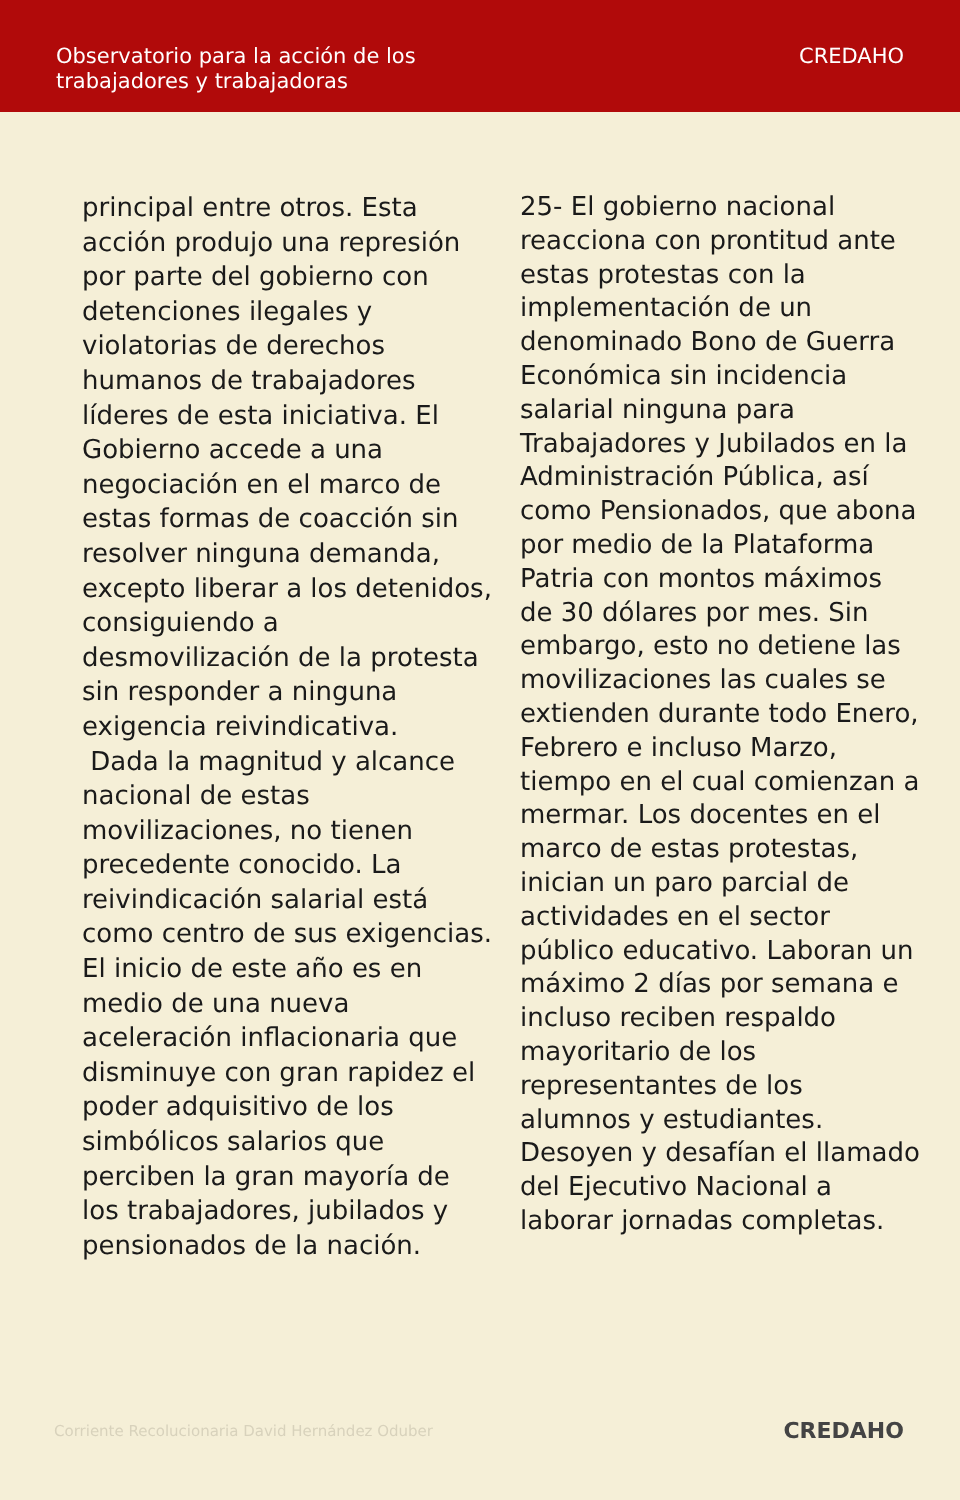Observatorio para la acción de los
trabajadores y trabajadoras
CREDAHO
principal entre otros. Esta acción produjo una represión por parte del gobierno con detenciones ilegales y violatorias de derechos humanos de trabajadores líderes de esta iniciativa. El Gobierno accede a una negociación en el marco de estas formas de coacción sin resolver ninguna demanda, excepto liberar a los detenidos, consiguiendo a desmovilización de la protesta sin responder a ninguna exigencia reivindicativa.
Dada la magnitud y alcance nacional de estas movilizaciones, no tienen precedente conocido. La reivindicación salarial está como centro de sus exigencias. El inicio de este año es en medio de una nueva aceleración inflacionaria que disminuye con gran rapidez el poder adquisitivo de los simbólicos salarios que perciben la gran mayoría de los trabajadores, jubilados y pensionados de la nación.
25- El gobierno nacional reacciona con prontitud ante estas protestas con la implementación de un denominado Bono de Guerra Económica sin incidencia salarial ninguna para Trabajadores y Jubilados en la Administración Pública, así como Pensionados, que abona por medio de la Plataforma Patria con montos máximos de 30 dólares por mes. Sin embargo, esto no detiene las movilizaciones las cuales se extienden durante todo Enero, Febrero e incluso Marzo, tiempo en el cual comienzan a mermar. Los docentes en el marco de estas protestas, inician un paro parcial de actividades en el sector público educativo. Laboran un máximo 2 días por semana e incluso reciben respaldo mayoritario de los representantes de los alumnos y estudiantes. Desoyen y desafían el llamado del Ejecutivo Nacional a laborar jornadas completas.
Corriente Recolucionaria David Hernández Oduber CREDAHO